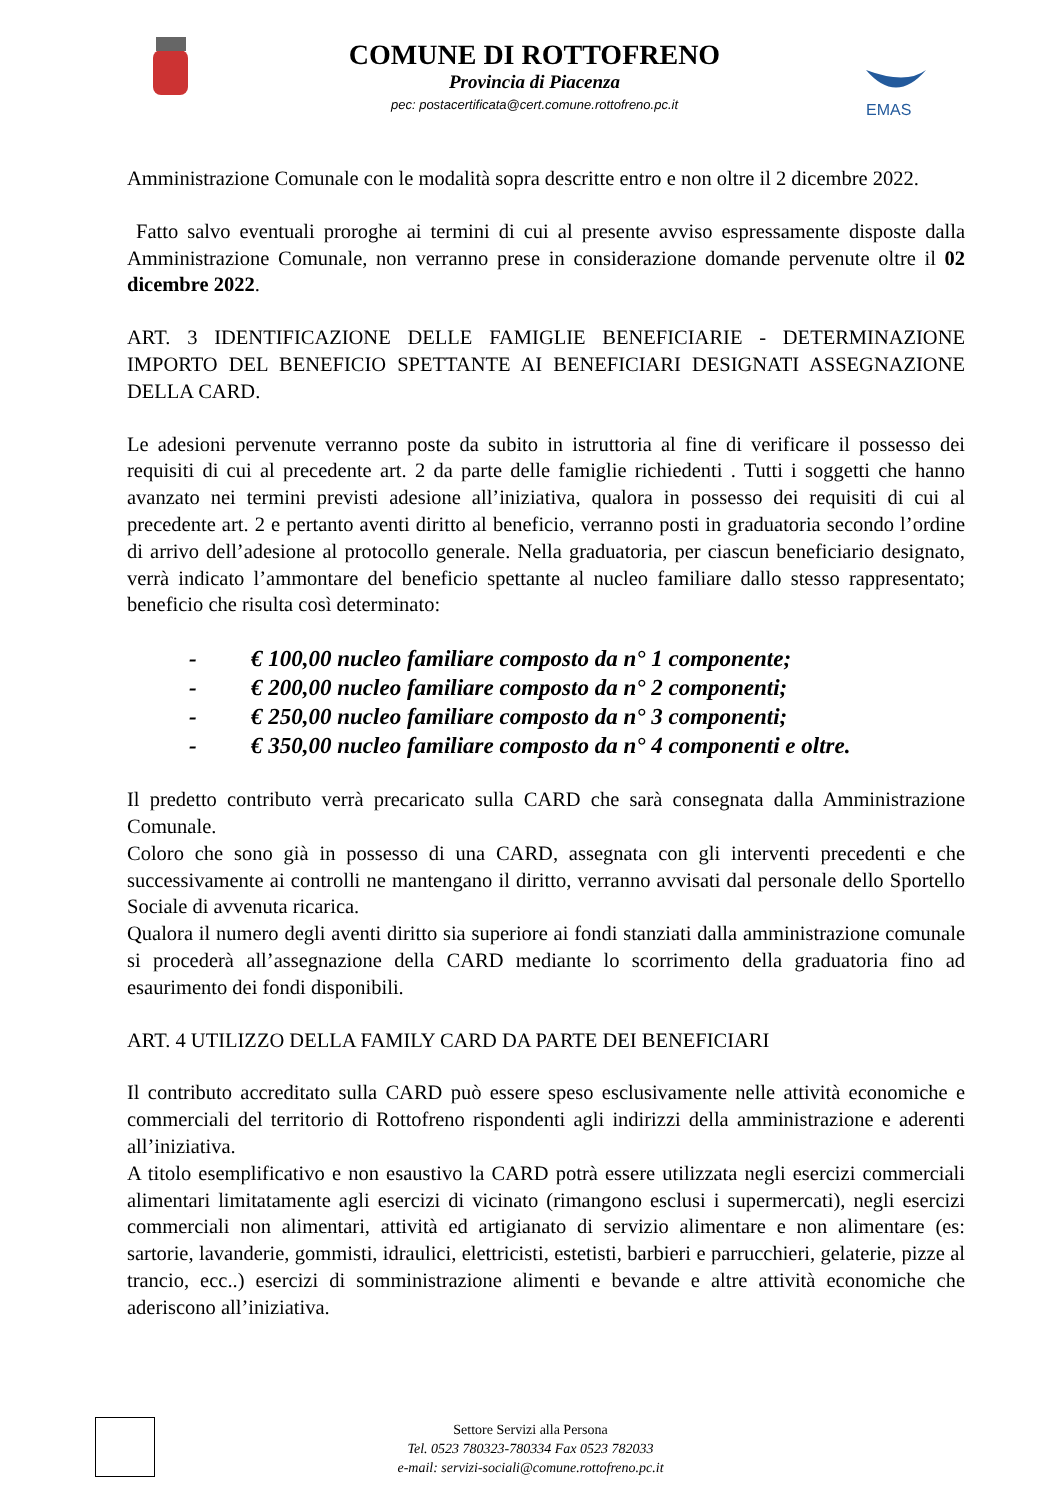COMUNE DI ROTTOFRENO
Provincia di Piacenza
pec: postacertificata@cert.comune.rottofreno.pc.it
EMAS
Amministrazione Comunale con le modalità sopra descritte entro e non oltre il 2 dicembre 2022.
Fatto salvo eventuali proroghe ai termini di cui al presente avviso espressamente disposte dalla Amministrazione Comunale, non verranno prese in considerazione domande pervenute oltre il 02 dicembre 2022.
ART. 3 IDENTIFICAZIONE DELLE FAMIGLIE BENEFICIARIE - DETERMINAZIONE IMPORTO DEL BENEFICIO SPETTANTE AI BENEFICIARI DESIGNATI ASSEGNAZIONE DELLA CARD.
Le adesioni pervenute verranno poste da subito in istruttoria al fine di verificare il possesso dei requisiti di cui al precedente art. 2 da parte delle famiglie richiedenti . Tutti i soggetti che hanno avanzato nei termini previsti adesione all’iniziativa, qualora in possesso dei requisiti di cui al precedente art. 2 e pertanto aventi diritto al beneficio, verranno posti in graduatoria secondo l’ordine di arrivo dell’adesione al protocollo generale. Nella graduatoria, per ciascun beneficiario designato, verrà indicato l’ammontare del beneficio spettante al nucleo familiare dallo stesso rappresentato; beneficio che risulta così determinato:
- € 100,00 nucleo familiare composto da n° 1 componente;
- € 200,00 nucleo familiare composto da n° 2 componenti;
- € 250,00 nucleo familiare composto da n° 3 componenti;
- € 350,00 nucleo familiare composto da n° 4 componenti e oltre.
Il predetto contributo verrà precaricato sulla CARD che sarà consegnata dalla Amministrazione Comunale.
Coloro che sono già in possesso di una CARD, assegnata con gli interventi precedenti e che successivamente ai controlli ne mantengano il diritto, verranno avvisati dal personale dello Sportello Sociale di avvenuta ricarica.
Qualora il numero degli aventi diritto sia superiore ai fondi stanziati dalla amministrazione comunale si procederà all’assegnazione della CARD mediante lo scorrimento della graduatoria fino ad esaurimento dei fondi disponibili.
ART. 4 UTILIZZO DELLA FAMILY CARD DA PARTE DEI BENEFICIARI
Il contributo accreditato sulla CARD può essere speso esclusivamente nelle attività economiche e commerciali del territorio di Rottofreno rispondenti agli indirizzi della amministrazione e aderenti all’iniziativa.
A titolo esemplificativo e non esaustivo la CARD potrà essere utilizzata negli esercizi commerciali alimentari limitatamente agli esercizi di vicinato (rimangono esclusi i supermercati), negli esercizi commerciali non alimentari, attività ed artigianato di servizio alimentare e non alimentare (es: sartorie, lavanderie, gommisti, idraulici, elettricisti, estetisti, barbieri e parrucchieri, gelaterie, pizze al trancio, ecc..) esercizi di somministrazione alimenti e bevande e altre attività economiche che aderiscono all’iniziativa.
Settore Servizi alla Persona
Tel. 0523 780323-780334 Fax 0523 782033
e-mail: servizi-sociali@comune.rottofreno.pc.it